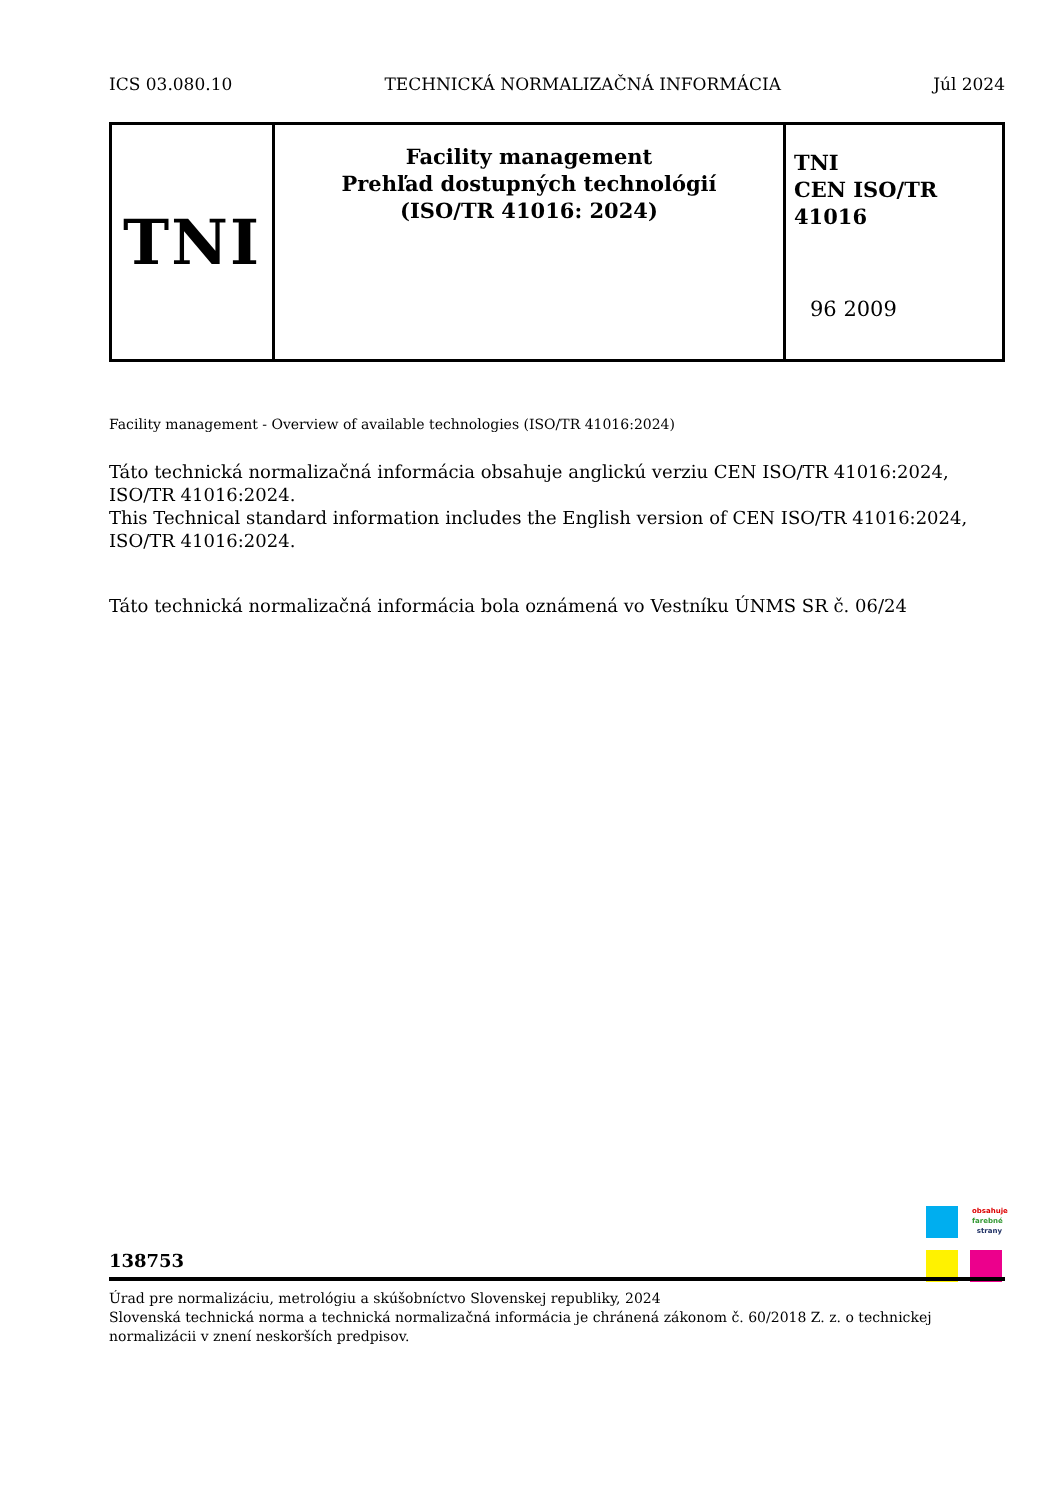ICS 03.080.10 TECHNICKÁ NORMALIZAČNÁ INFORMÁCIA Júl 2024
| TNI | Facility management Prehľad dostupných technológií (ISO/TR 41016: 2024) | TNI CEN ISO/TR 41016 96 2009 |
Facility management - Overview of available technologies (ISO/TR 41016:2024)
Táto technická normalizačná informácia obsahuje anglickú verziu CEN ISO/TR 41016:2024, ISO/TR 41016:2024.
This Technical standard information includes the English version of CEN ISO/TR 41016:2024, ISO/TR 41016:2024.
Táto technická normalizačná informácia bola oznámená vo Vestníku ÚNMS SR č. 06/24
obsahuje farebné strany
138753
Úrad pre normalizáciu, metrológiu a skúšobníctvo Slovenskej republiky, 2024
Slovenská technická norma a technická normalizačná informácia je chránená zákonom č. 60/2018 Z. z. o technickej normalizácii v znení neskorších predpisov.